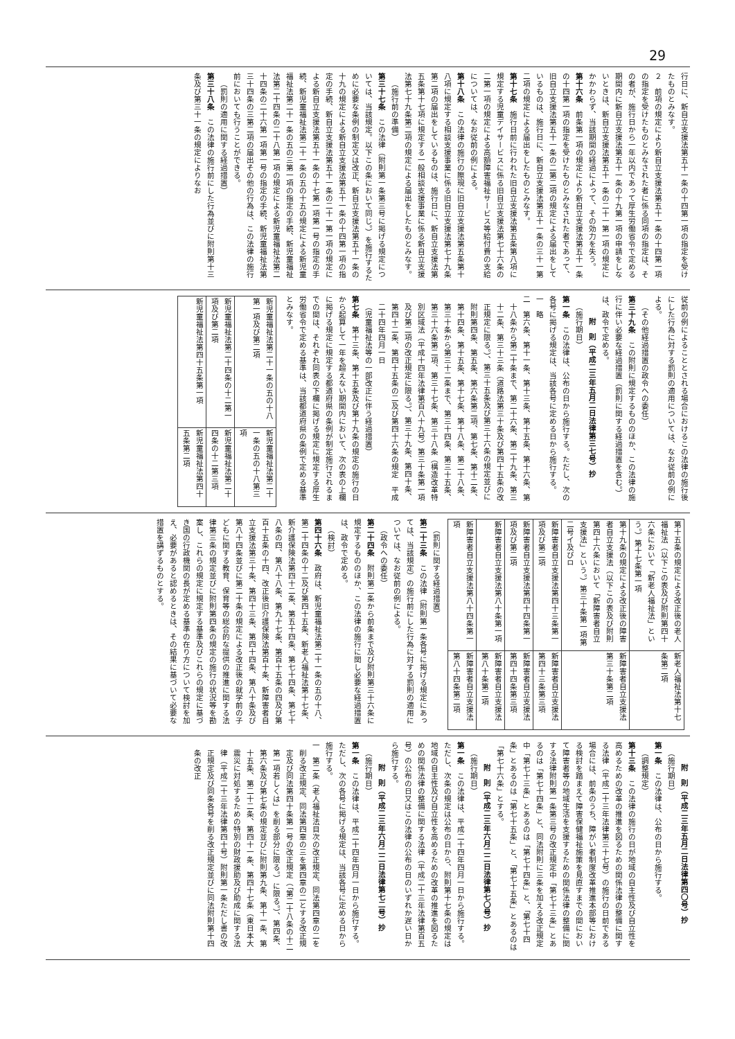29
行日に、新自立支援法第五十一条の十四第一項の指定を受けたものとみなす。
２　前項の規定により新自立支援法第五十一条の十四第一項の指定を受けたものとみなされた者に係る同項の指定は、その者が、施行日から一年以内であって厚生労働省令で定める期間内に新自立支援法第五十一条の十九第一項の申請をしないときは、新自立支援法第五十一条の二十一第一項の規定にかかわらず、当該期間の経過によって、その効力を失う。
第十六条　前条第一項の規定により新自立支援法第五十一条の十四第一項の指定を受けたものとみなされた者であって、旧自立支援法第五十一条の二第二項の規定による届出をしているものは、施行日に、新自立支援法第五十一条の三十一第二項の規定による届出をしたものとみなす。
第十七条　施行日前に行われた旧自立支援法第五条第八項に規定する児童デイサービスに係る旧自立支援法第七十六条の二第一項の規定による高額障害福祉サービス等給付費の支給については、なお従前の例による。
第十八条　この法律の施行の際現に旧自立支援法第五条第十八項に規定する相談支援事業に係る旧自立支援法第七十九条第二項の届出をしているものは、施行日に、新自立支援法第五条第十七項に規定する一般相談支援事業に係る新自立支援法第七十九条第二項の規定による届出をしたものとみなす。
（施行前の準備）
第三十七条　この法律（附則第一条第三号に掲げる規定については、当該規定。以下この条において同じ。）を施行するために必要な条例の制定又は改正、新自立支援法第五十一条の十九の規定による新自立支援法第五十一条の十四第一項の指定の手続、新自立支援法第五十一条の二十一第一項の規定による新自立支援法第五十一条の十七第一項第一号の指定の手続、新児童福祉法第二十一条の五の十五の規定による新児童福祉法第二十一条の五の三第一項の指定の手続、新児童福祉法第二十四条の二十八第一項の規定による新児童福祉法第二十四条の二十六第一項第一号の指定の手続、新児童福祉法第三十四条の三第二項の届出その他の行為は、この法律の施行前においても行うことができる。
（罰則の適用に関する経過措置）
第三十八条　この法律の施行前にした行為並びに附則第十三条及び第三十一条の規定によりなお
従前の例によることとされる場合におけるこの法律の施行後にした行為に対する罰則の適用については、なお従前の例による。
（その他経過措置の政令への委任）
第三十九条　この附則に規定するもののほか、この法律の施行に伴い必要な経過措置（罰則に関する経過措置を含む。）は、政令で定める。
附　則（平成二三年五月二日法律第三七号）抄
（施行期日）
第一条　この法律は、公布の日から施行する。ただし、次の各号に掲げる規定は、当該各号に定める日から施行する。
一　略
二　第六条、第十一条、第十三条、第十五条、第十六条、第十八条から第二十条まで、第二十六条、第二十九条、第三十二条、第三十三条（道路法第三十条及び第四十五条の改正規定に限る。）、第三十五条及び第三十六条の規定並びに附則第四条、第五条、第六条第二項、第七条、第十二条、第十四条、第十五条、第十七条、第十八条、第二十八条、第三十条から第三十二条まで、第三十四条、第三十五条、第三十六条第二項、第三十七条、第三十八条（構造改革特別区域法（平成十四年法律第百八十九号）第三十条第一項及び第二項の改正規定に限る。）、第三十九条、第四十条、第四十二条、第四十五条の二及び第四十六条の規定　平成二十四年四月一日
（児童福祉法等の一部改正に伴う経過措置）
第七条　第十三条、第十五条及び第十九条の規定の施行の日から起算して一年を超えない期間内において、次の表の上欄に掲げる規定に規定する都道府県の条例が制定施行されるまでの間は、それぞれ同表の下欄に掲げる規定に規定する厚生労働省令で定める基準は、当該都道府県の条例で定める基準とみなす。
| 新児童福祉法第二十一条の五の十八第一項及び第二項 | 新児童福祉法第二十一条の五の十八第三項 |
| 新児童福祉法第二十四条の十二第一項及び第二項 | 新児童福祉法第二十四条の十二第三項 |
| 新児童福祉法第四十五条第一項 | 新児童福祉法第四十五条第二項 |
| 第十五条の規定による改正後の老人福祉法（以下この表及び附則第四十六条において「新老人福祉法」という。）第十七条第一項 | 新老人福祉法第十七条第二項 |
| 第十九条の規定による改正後の障害者自立支援法（以下この表及び附則第四十六条において「新障害者自立支援法」という。）第三十条第一項第二号イ及びロ | 新障害者自立支援法第三十条第二項 |
| 新障害者自立支援法第四十三条第一項及び第二項 | 新障害者自立支援法第四十三条第三項 |
| 新障害者自立支援法第四十四条第一項及び第二項 | 新障害者自立支援法第四十四条第三項 |
| 新障害者自立支援法第八十条第一項 | 新障害者自立支援法第八十条第二項 |
| 新障害者自立支援法第八十四条第一項 | 新障害者自立支援法第八十四条第二項 |
（罰則に関する経過措置）
第二十三条　この法律（附則第一条各号に掲げる規定にあっては、当該規定）の施行前にした行為に対する罰則の適用については、なお従前の例による。
（政令への委任）
第二十四条　附則第二条から前条まで及び附則第三十六条に規定するもののほか、この法律の施行に関し必要な経過措置は、政令で定める。
（検討）
第四十六条　政府は、新児童福祉法第二十一条の五の十八、第二十四条の十二及び第四十五条、新老人福祉法第十七条、新介護保険法第四十二条、第五十四条、第七十四条、第七十八条の四、第八十八条、第九十七条、第百十五条の四及び第百十五条の十四、改正後旧介護保険法第百十条、新障害者自立支援法第三十条、第四十三条、第四十四条、第八十条及び第八十四条並びに第二十条の規定による改正後の就学前の子どもに関する教育、保育等の総合的な提供の推進に関する法律第三条の規定並びに附則第四条の規定の施行の状況等を勘案し、これらの規定に規定する基準及びこれらの規定に基づき国の行政機関の長が定める基準の在り方について検討を加え、必要があると認めるときは、その結果に基づいて必要な措置を講ずるものとする。
附　則（平成二三年五月二日法律第四〇号）抄
（施行期日）
第一条　この法律は、公布の日から施行する。
（調整規定）
第十三条　この法律の施行の日が地域の自主性及び自立性を高めるための改革の推進を図るための関係法律の整備に関する法律（平成二十三年法律第三十七号）の施行の日前である場合には、前条のうち、障がい者制度改革推進本部等における検討を踏まえて障害保健福祉施策を見直すまでの間において障害者等の地域生活を支援するための関係法律の整備に関する法律附則第一条第三号の改正規定中「第七十三条」とあるのは「第七十四条」と、同法附則に三条を加える改正規定中「第七十三条」とあるのは「第七十四条」と、「第七十四条」とあるのは「第七十五条」と、「第七十五条」とあるのは「第七十六条」とする。
附　則（平成二三年六月二二日法律第七〇号）抄
（施行期日）
第一条　この法律は、平成二十四年四月一日から施行する。ただし、次条の規定は公布の日から、附則第十七条の規定は地域の自主性及び自立性を高めるための改革の推進を図るための関係法律の整備に関する法律（平成二十三年法律第百五号）の公布の日又はこの法律の公布の日のいずれか遅い日から施行する。
附　則（平成二三年六月二二日法律第七二号）抄
（施行期日）
第一条　この法律は、平成二十四年四月一日から施行する。ただし、次の各号に掲げる規定は、当該各号に定める日から施行する。
一　第二条（老人福祉法目次の改正規定、同法第四章の二を削る改正規定、同法第四章の三を第四章の二とする改正規定及び同法第四十条第一号の改正規定（「第二十八条の十二第一項若しくは」を削る部分に限る。）に限る。）、第四条、第六条及び第七条の規定並びに附則第九条、第十一条、第十五条、第二十二条、第四十一条、第四十七条（東日本大震災に対処するための特別の財政援助及び助成に関する法律（平成二十三年法律第四十号）附則第一条ただし書の改正規定及び同条各号を削る改正規定並びに同法附則第十四条の改正